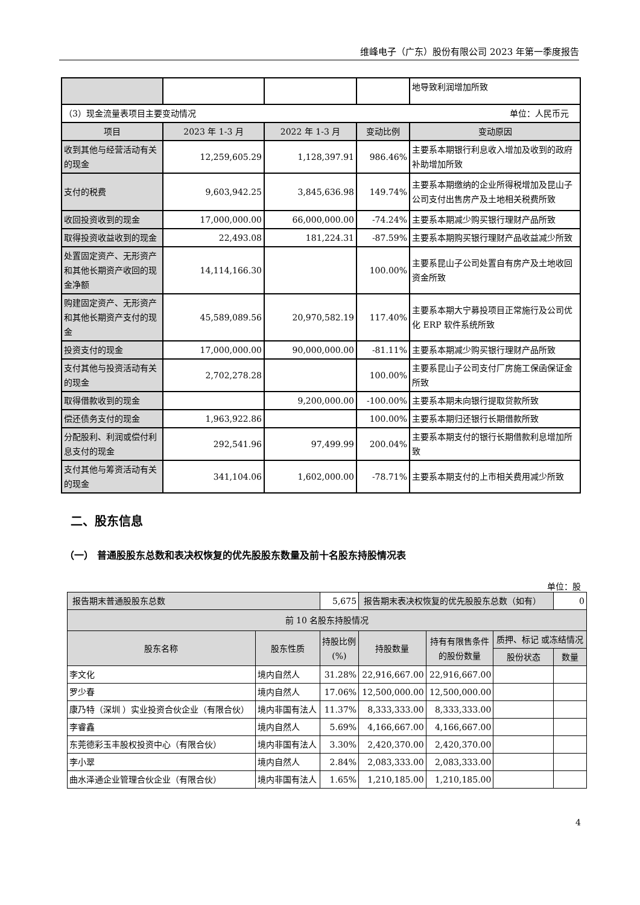维峰电子（广东）股份有限公司 2023 年第一季度报告
| | | | | 地导致利润增加所致 |
| （3）现金流量表项目主要变动情况 单位：人民币元 | | | | |
| 项目 | 2023 年 1-3 月 | 2022 年 1-3 月 | 变动比例 | 变动原因 |
| 收到其他与经营活动有关的现金 | 12,259,605.29 | 1,128,397.91 | 986.46% | 主要系本期银行利息收入增加及收到的政府补助增加所致 |
| 支付的税费 | 9,603,942.25 | 3,845,636.98 | 149.74% | 主要系本期缴纳的企业所得税增加及昆山子公司支付出售房产及土地相关税费所致 |
| 收回投资收到的现金 | 17,000,000.00 | 66,000,000.00 | -74.24% | 主要系本期减少购买银行理财产品所致 |
| 取得投资收益收到的现金 | 22,493.08 | 181,224.31 | -87.59% | 主要系本期购买银行理财产品收益减少所致 |
| 处置固定资产、无形资产和其他长期资产收回的现金净额 | 14,114,166.30 | | 100.00% | 主要系昆山子公司处置自有房产及土地收回资金所致 |
| 购建固定资产、无形资产和其他长期资产支付的现金 | 45,589,089.56 | 20,970,582.19 | 117.40% | 主要系本期大宁募投项目正常施行及公司优化 ERP 软件系统所致 |
| 投资支付的现金 | 17,000,000.00 | 90,000,000.00 | -81.11% | 主要系本期减少购买银行理财产品所致 |
| 支付其他与投资活动有关的现金 | 2,702,278.28 | | 100.00% | 主要系昆山子公司支付厂房施工保函保证金所致 |
| 取得借款收到的现金 | | 9,200,000.00 | -100.00% | 主要系本期未向银行提取贷款所致 |
| 偿还债务支付的现金 | 1,963,922.86 | | 100.00% | 主要系本期归还银行长期借款所致 |
| 分配股利、利润或偿付利息支付的现金 | 292,541.96 | 97,499.99 | 200.04% | 主要系本期支付的银行长期借款利息增加所致 |
| 支付其他与筹资活动有关的现金 | 341,104.06 | 1,602,000.00 | -78.71% | 主要系本期支付的上市相关费用减少所致 |
二、股东信息
（一） 普通股股东总数和表决权恢复的优先股股东数量及前十名股东持股情况表
单位：股
| 报告期末普通股股东总数 | | 5,675 | 报告期末表决权恢复的优先股股东总数（如有） | | | 0 |
| 前 10 名股东持股情况 | | | | | | |
| 股东名称 | 股东性质 | 持股比例 (%) | 持股数量 | 持有有限售条件 的股份数量 | 质押、标记 或冻结情况 | |
| | | | | | 股份状态 | 数量 |
| 李文化 | 境内自然人 | 31.28% | 22,916,667.00 | 22,916,667.00 | | |
| 罗少春 | 境内自然人 | 17.06% | 12,500,000.00 | 12,500,000.00 | | |
| 康乃特（深圳 ）实业投资合伙企业（有限合伙） | 境内非国有法人 | 11.37% | 8,333,333.00 | 8,333,333.00 | | |
| 李睿鑫 | 境内自然人 | 5.69% | 4,166,667.00 | 4,166,667.00 | | |
| 东莞德彩玉丰股权投资中心（有限合伙） | 境内非国有法人 | 3.30% | 2,420,370.00 | 2,420,370.00 | | |
| 李小翠 | 境内自然人 | 2.84% | 2,083,333.00 | 2,083,333.00 | | |
| 曲水泽通企业管理合伙企业（有限合伙） | 境内非国有法人 | 1.65% | 1,210,185.00 | 1,210,185.00 | | |
4